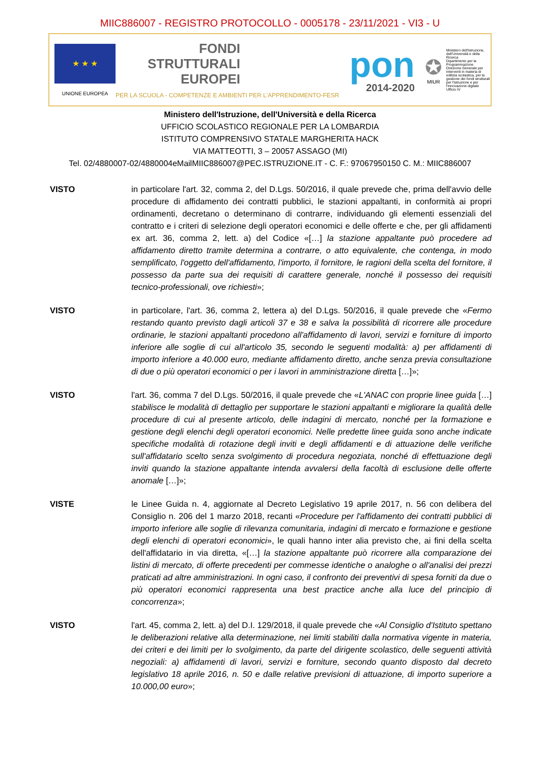MIIC886007 - REGISTRO PROTOCOLLO - 0005178 - 23/11/2021 - VI3 - U
★ ★ ★
UNIONE EUROPEA
FONDI
STRUTTURALI
EUROPEI
PER LA SCUOLA - COMPETENZE E AMBIENTI PER L'APPRENDIMENTO-FESR
pon
2014-2020
✪
MIUR
Ministero dell'Istruzione, dell'Università e della Ricerca
Dipartimento per la Programmazione
Direzione Generale per interventi in materia di edilizia scolastica, per la gestione dei fondi strutturali per l'istruzione e per l'innovazione digitale
Ufficio IV
Ministero dell'Istruzione, dell'Università e della Ricerca
UFFICIO SCOLASTICO REGIONALE PER LA LOMBARDIA
ISTITUTO COMPRENSIVO STATALE MARGHERITA HACK
VIA MATTEOTTI, 3 – 20057 ASSAGO (MI)
Tel. 02/4880007-02/4880004eMailMIIC886007@PEC.ISTRUZIONE.IT - C. F.: 97067950150 C. M.: MIIC886007
VISTO in particolare l'art. 32, comma 2, del D.Lgs. 50/2016, il quale prevede che, prima dell'avvio delle procedure di affidamento dei contratti pubblici, le stazioni appaltanti, in conformità ai propri ordinamenti, decretano o determinano di contrarre, individuando gli elementi essenziali del contratto e i criteri di selezione degli operatori economici e delle offerte e che, per gli affidamenti ex art. 36, comma 2, lett. a) del Codice «[…] la stazione appaltante può procedere ad affidamento diretto tramite determina a contrarre, o atto equivalente, che contenga, in modo semplificato, l'oggetto dell'affidamento, l'importo, il fornitore, le ragioni della scelta del fornitore, il possesso da parte sua dei requisiti di carattere generale, nonché il possesso dei requisiti tecnico-professionali, ove richiesti»;
VISTO in particolare, l'art. 36, comma 2, lettera a) del D.Lgs. 50/2016, il quale prevede che «Fermo restando quanto previsto dagli articoli 37 e 38 e salva la possibilità di ricorrere alle procedure ordinarie, le stazioni appaltanti procedono all'affidamento di lavori, servizi e forniture di importo inferiore alle soglie di cui all'articolo 35, secondo le seguenti modalità: a) per affidamenti di importo inferiore a 40.000 euro, mediante affidamento diretto, anche senza previa consultazione di due o più operatori economici o per i lavori in amministrazione diretta […]»;
VISTO l'art. 36, comma 7 del D.Lgs. 50/2016, il quale prevede che «L'ANAC con proprie linee guida […] stabilisce le modalità di dettaglio per supportare le stazioni appaltanti e migliorare la qualità delle procedure di cui al presente articolo, delle indagini di mercato, nonché per la formazione e gestione degli elenchi degli operatori economici. Nelle predette linee guida sono anche indicate specifiche modalità di rotazione degli inviti e degli affidamenti e di attuazione delle verifiche sull'affidatario scelto senza svolgimento di procedura negoziata, nonché di effettuazione degli inviti quando la stazione appaltante intenda avvalersi della facoltà di esclusione delle offerte anomale […]»;
VISTE le Linee Guida n. 4, aggiornate al Decreto Legislativo 19 aprile 2017, n. 56 con delibera del Consiglio n. 206 del 1 marzo 2018, recanti «Procedure per l'affidamento dei contratti pubblici di importo inferiore alle soglie di rilevanza comunitaria, indagini di mercato e formazione e gestione degli elenchi di operatori economici», le quali hanno inter alia previsto che, ai fini della scelta dell'affidatario in via diretta, «[…] la stazione appaltante può ricorrere alla comparazione dei listini di mercato, di offerte precedenti per commesse identiche o analoghe o all'analisi dei prezzi praticati ad altre amministrazioni. In ogni caso, il confronto dei preventivi di spesa forniti da due o più operatori economici rappresenta una best practice anche alla luce del principio di concorrenza»;
VISTO l'art. 45, comma 2, lett. a) del D.I. 129/2018, il quale prevede che «Al Consiglio d'Istituto spettano le deliberazioni relative alla determinazione, nei limiti stabiliti dalla normativa vigente in materia, dei criteri e dei limiti per lo svolgimento, da parte del dirigente scolastico, delle seguenti attività negoziali: a) affidamenti di lavori, servizi e forniture, secondo quanto disposto dal decreto legislativo 18 aprile 2016, n. 50 e dalle relative previsioni di attuazione, di importo superiore a 10.000,00 euro»;